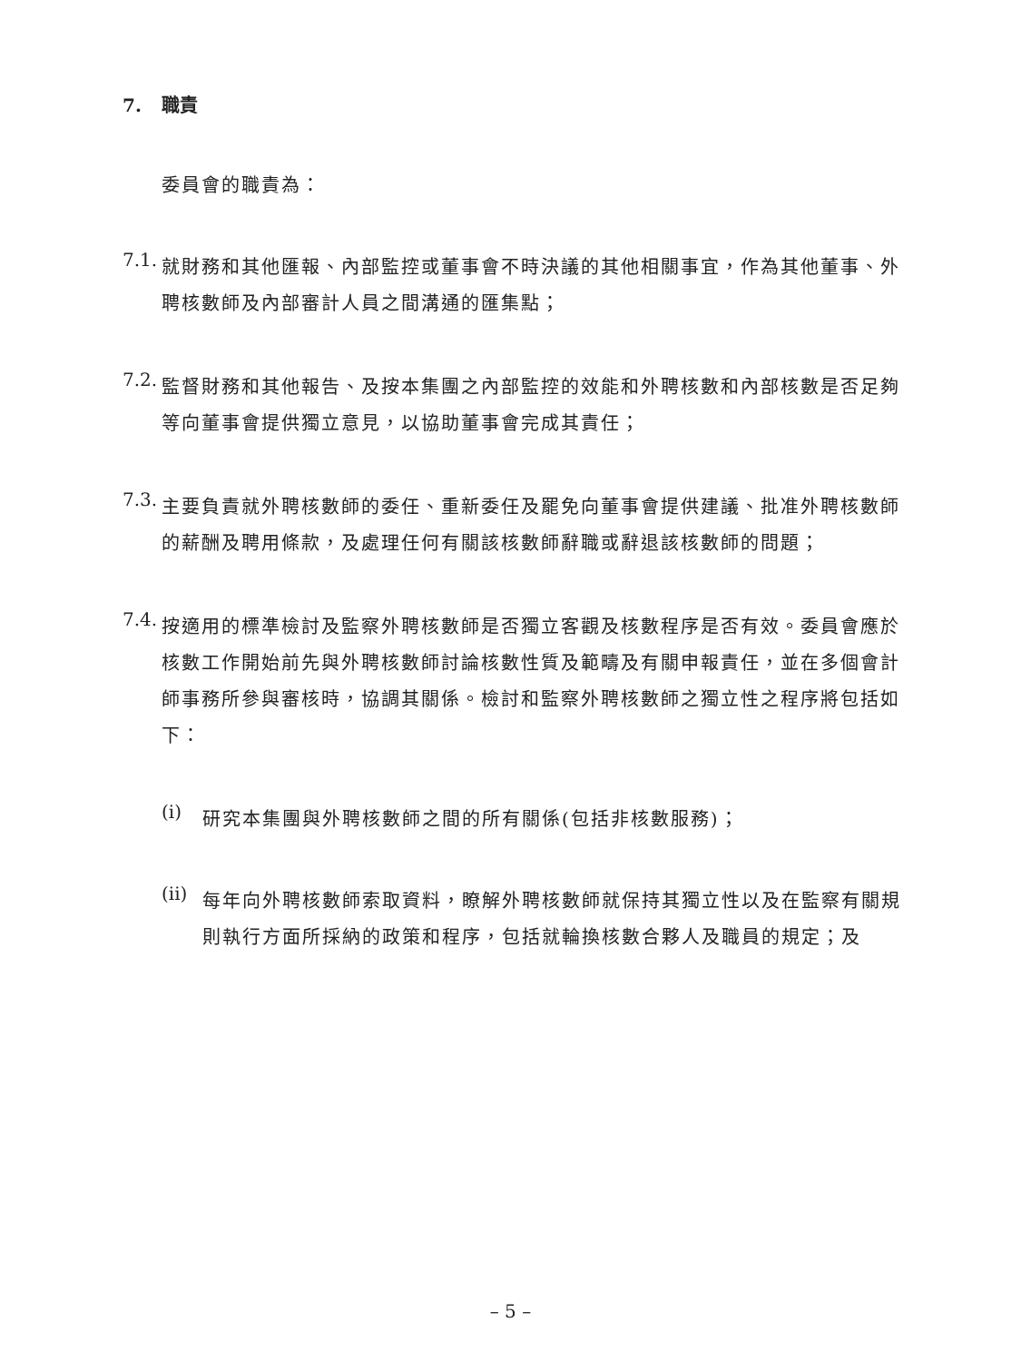7. 職責
委員會的職責為：
7.1.
就財務和其他匯報、內部監控或董事會不時決議的其他相關事宜，作為其他董事、外聘核數師及內部審計人員之間溝通的匯集點；
7.2.
監督財務和其他報告、及按本集團之內部監控的效能和外聘核數和內部核數是否足夠等向董事會提供獨立意見，以協助董事會完成其責任；
7.3.
主要負責就外聘核數師的委任、重新委任及罷免向董事會提供建議、批准外聘核數師的薪酬及聘用條款，及處理任何有關該核數師辭職或辭退該核數師的問題；
7.4.
按適用的標準檢討及監察外聘核數師是否獨立客觀及核數程序是否有效。委員會應於核數工作開始前先與外聘核數師討論核數性質及範疇及有關申報責任，並在多個會計師事務所參與審核時，協調其關係。檢討和監察外聘核數師之獨立性之程序將包括如下：
(i)
研究本集團與外聘核數師之間的所有關係(包括非核數服務)；
(ii)
每年向外聘核數師索取資料，瞭解外聘核數師就保持其獨立性以及在監察有關規則執行方面所採納的政策和程序，包括就輪換核數合夥人及職員的規定；及
– 5 –